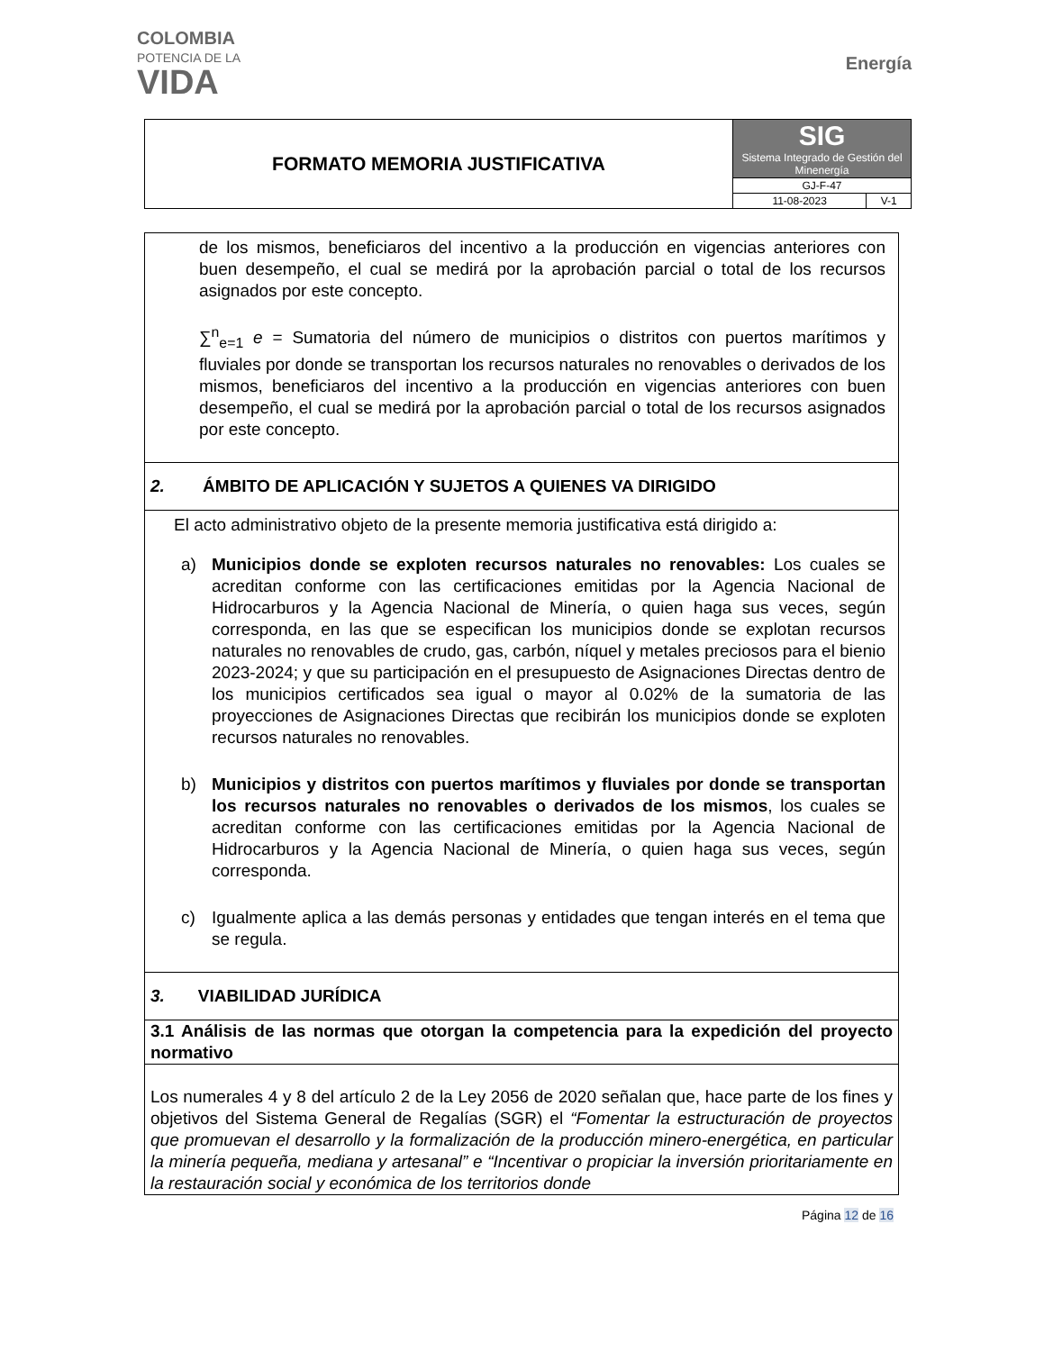COLOMBIA
POTENCIA DE LA
VIDA
Energía
| FORMATO MEMORIA JUSTIFICATIVA | SIG Sistema Integrado de Gestión del Minenergía | |
| | GJ-F-47 | |
| | 11-08-2023 | V-1 |
| de los mismos, beneficiaros del incentivo a la producción en vigencias anteriores con buen desempeño, el cual se medirá por la aprobación parcial o total de los recursos asignados por este concepto. ∑<sup>n</sup><sub>e=1</sub> e = Sumatoria del número de municipios o distritos con puertos marítimos y fluviales por donde se transportan los recursos naturales no renovables o derivados de los mismos, beneficiaros del incentivo a la producción en vigencias anteriores con buen desempeño, el cual se medirá por la aprobación parcial o total de los recursos asignados por este concepto. |
| 2. ÁMBITO DE APLICACIÓN Y SUJETOS A QUIENES VA DIRIGIDO |
| El acto administrativo objeto de la presente memoria justificativa está dirigido a: a) Municipios donde se exploten recursos naturales no renovables: Los cuales se acreditan conforme con las certificaciones emitidas por la Agencia Nacional de Hidrocarburos y la Agencia Nacional de Minería, o quien haga sus veces, según corresponda, en las que se especifican los municipios donde se explotan recursos naturales no renovables de crudo, gas, carbón, níquel y metales preciosos para el bienio 2023-2024; y que su participación en el presupuesto de Asignaciones Directas dentro de los municipios certificados sea igual o mayor al 0.02% de la sumatoria de las proyecciones de Asignaciones Directas que recibirán los municipios donde se exploten recursos naturales no renovables. b) Municipios y distritos con puertos marítimos y fluviales por donde se transportan los recursos naturales no renovables o derivados de los mismos , los cuales se acreditan conforme con las certificaciones emitidas por la Agencia Nacional de Hidrocarburos y la Agencia Nacional de Minería, o quien haga sus veces, según corresponda. c) Igualmente aplica a las demás personas y entidades que tengan interés en el tema que se regula. |
| 3. VIABILIDAD JURÍDICA |
| 3.1 Análisis de las normas que otorgan la competencia para la expedición del proyecto normativo |
| Los numerales 4 y 8 del artículo 2 de la Ley 2056 de 2020 señalan que, hace parte de los fines y objetivos del Sistema General de Regalías (SGR) el “Fomentar la estructuración de proyectos que promuevan el desarrollo y la formalización de la producción minero-energética, en particular la minería pequeña, mediana y artesanal” e “Incentivar o propiciar la inversión prioritariamente en la restauración social y económica de los territorios donde |
Página 12 de 16